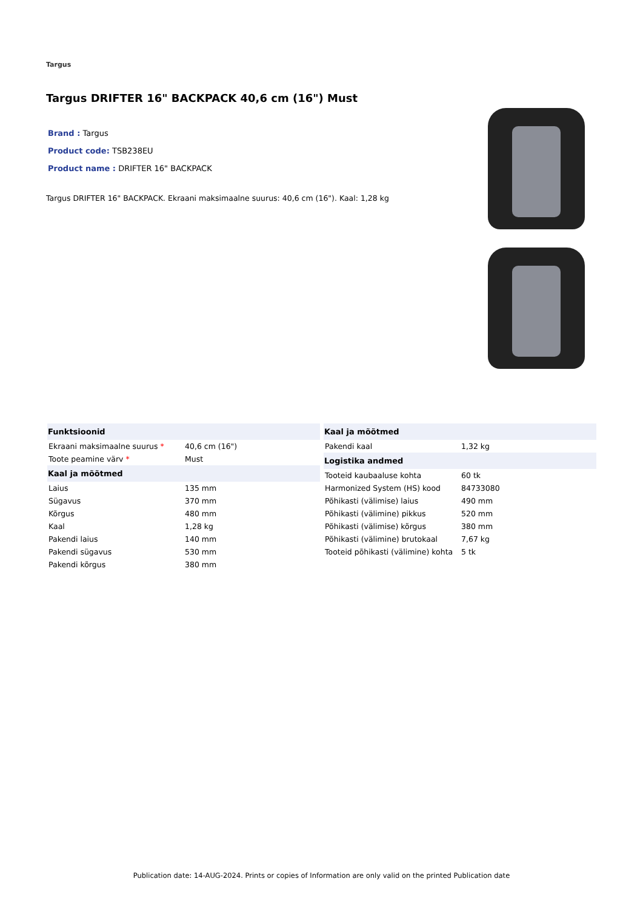Targus
Targus DRIFTER 16" BACKPACK 40,6 cm (16") Must
Brand : Targus
Product code: TSB238EU
Product name : DRIFTER 16" BACKPACK
Targus DRIFTER 16" BACKPACK. Ekraani maksimaalne suurus: 40,6 cm (16"). Kaal: 1,28 kg
| Funktsioonid | |
| --- | --- |
| Ekraani maksimaalne suurus * | 40,6 cm (16") |
| Toote peamine värv * | Must |
| Kaal ja mõõtmed | |
| Laius | 135 mm |
| Sügavus | 370 mm |
| Kõrgus | 480 mm |
| Kaal | 1,28 kg |
| Pakendi laius | 140 mm |
| Pakendi sügavus | 530 mm |
| Pakendi kõrgus | 380 mm |
| Kaal ja mõõtmed | |
| --- | --- |
| Pakendi kaal | 1,32 kg |
| Logistika andmed | |
| Tooteid kaubaaluse kohta | 60 tk |
| Harmonized System (HS) kood | 84733080 |
| Põhikasti (välimise) laius | 490 mm |
| Põhikasti (välimine) pikkus | 520 mm |
| Põhikasti (välimise) kõrgus | 380 mm |
| Põhikasti (välimine) brutokaal | 7,67 kg |
| Tooteid põhikasti (välimine) kohta | 5 tk |
Publication date: 14-AUG-2024. Prints or copies of Information are only valid on the printed Publication date